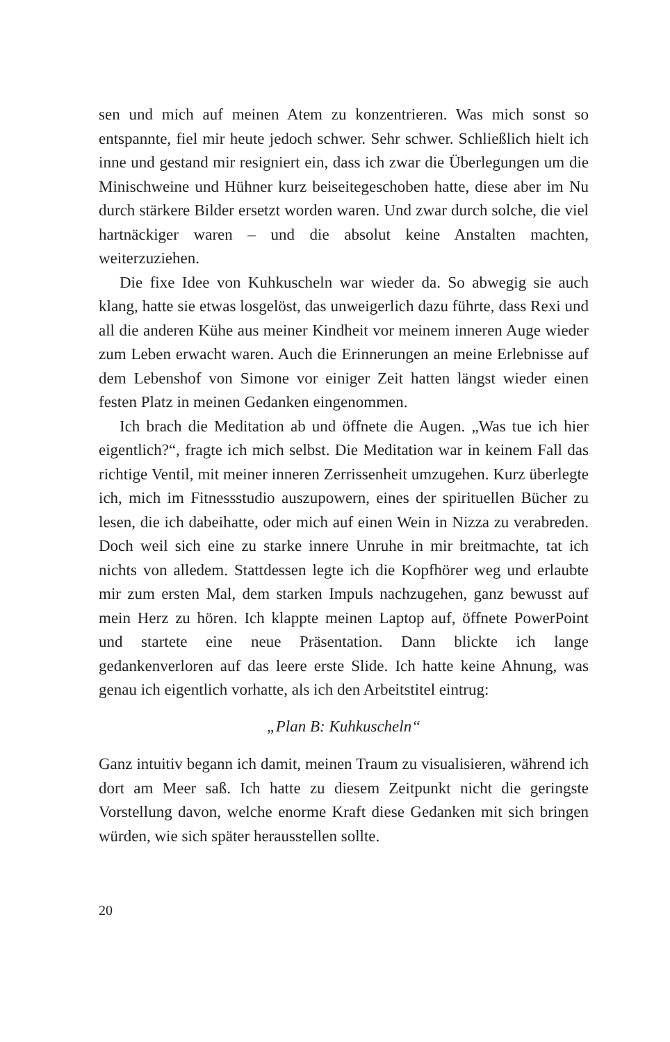sen und mich auf meinen Atem zu konzentrieren. Was mich sonst so entspannte, fiel mir heute jedoch schwer. Sehr schwer. Schließlich hielt ich inne und gestand mir resigniert ein, dass ich zwar die Überlegungen um die Minischweine und Hühner kurz beiseitegeschoben hatte, diese aber im Nu durch stärkere Bilder ersetzt worden waren. Und zwar durch solche, die viel hartnäckiger waren – und die absolut keine Anstalten machten, weiterzuziehen.
Die fixe Idee von Kuhkuscheln war wieder da. So abwegig sie auch klang, hatte sie etwas losgelöst, das unweigerlich dazu führte, dass Rexi und all die anderen Kühe aus meiner Kindheit vor meinem inneren Auge wieder zum Leben erwacht waren. Auch die Erinnerungen an meine Erlebnisse auf dem Lebenshof von Simone vor einiger Zeit hatten längst wieder einen festen Platz in meinen Gedanken eingenommen.
Ich brach die Meditation ab und öffnete die Augen. „Was tue ich hier eigentlich?“, fragte ich mich selbst. Die Meditation war in keinem Fall das richtige Ventil, mit meiner inneren Zerrissenheit umzugehen. Kurz überlegte ich, mich im Fitnessstudio auszupowern, eines der spirituellen Bücher zu lesen, die ich dabeihatte, oder mich auf einen Wein in Nizza zu verabreden. Doch weil sich eine zu starke innere Unruhe in mir breitmachte, tat ich nichts von alledem. Stattdessen legte ich die Kopfhörer weg und erlaubte mir zum ersten Mal, dem starken Impuls nachzugehen, ganz bewusst auf mein Herz zu hören. Ich klappte meinen Laptop auf, öffnete PowerPoint und startete eine neue Präsentation. Dann blickte ich lange gedankenverloren auf das leere erste Slide. Ich hatte keine Ahnung, was genau ich eigentlich vorhatte, als ich den Arbeitstitel eintrug:
„Plan B: Kuhkuscheln“
Ganz intuitiv begann ich damit, meinen Traum zu visualisieren, während ich dort am Meer saß. Ich hatte zu diesem Zeitpunkt nicht die geringste Vorstellung davon, welche enorme Kraft diese Gedanken mit sich bringen würden, wie sich später herausstellen sollte.
20